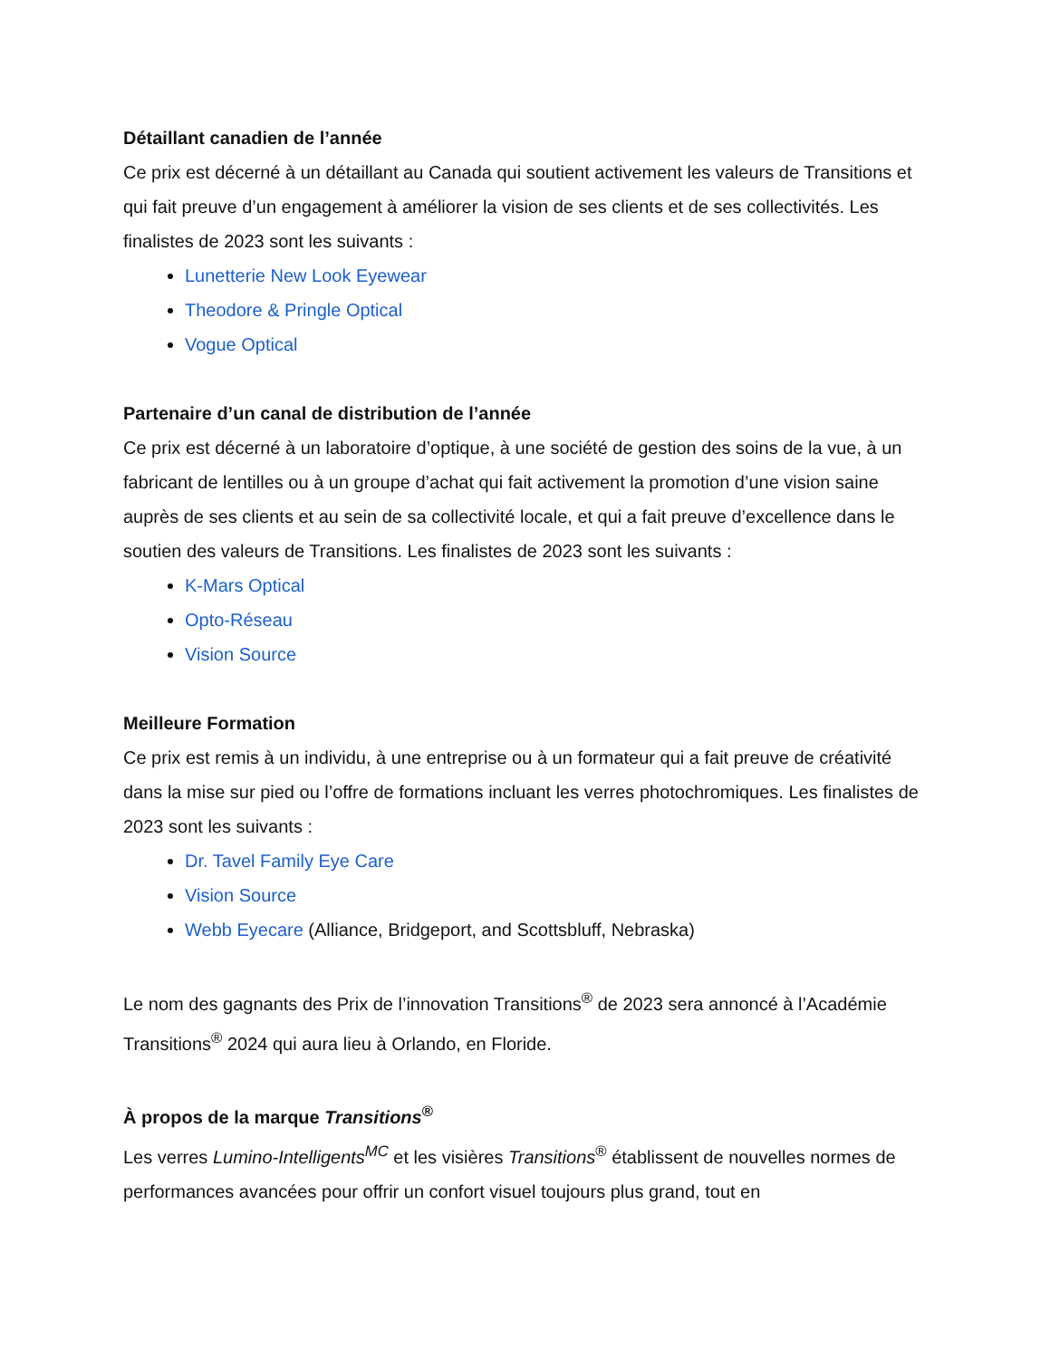Détaillant canadien de l’année
Ce prix est décerné à un détaillant au Canada qui soutient activement les valeurs de Transitions et qui fait preuve d’un engagement à améliorer la vision de ses clients et de ses collectivités. Les finalistes de 2023 sont les suivants :
Lunetterie New Look Eyewear
Theodore & Pringle Optical
Vogue Optical
Partenaire d’un canal de distribution de l’année
Ce prix est décerné à un laboratoire d’optique, à une société de gestion des soins de la vue, à un fabricant de lentilles ou à un groupe d’achat qui fait activement la promotion d’une vision saine auprès de ses clients et au sein de sa collectivité locale, et qui a fait preuve d’excellence dans le soutien des valeurs de Transitions. Les finalistes de 2023 sont les suivants :
K-Mars Optical
Opto-Réseau
Vision Source
Meilleure Formation
Ce prix est remis à un individu, à une entreprise ou à un formateur qui a fait preuve de créativité dans la mise sur pied ou l’offre de formations incluant les verres photochromiques. Les finalistes de 2023 sont les suivants :
Dr. Tavel Family Eye Care
Vision Source
Webb Eyecare (Alliance, Bridgeport, and Scottsbluff, Nebraska)
Le nom des gagnants des Prix de l’innovation Transitions<sup>®</sup> de 2023 sera annoncé à l’Académie Transitions<sup>®</sup> 2024 qui aura lieu à Orlando, en Floride.
À propos de la marque Transitions<sup>®</sup>
Les verres Lumino-Intelligents<sup>MC</sup> et les visières Transitions<sup>®</sup> établissent de nouvelles normes de performances avancées pour offrir un confort visuel toujours plus grand, tout en